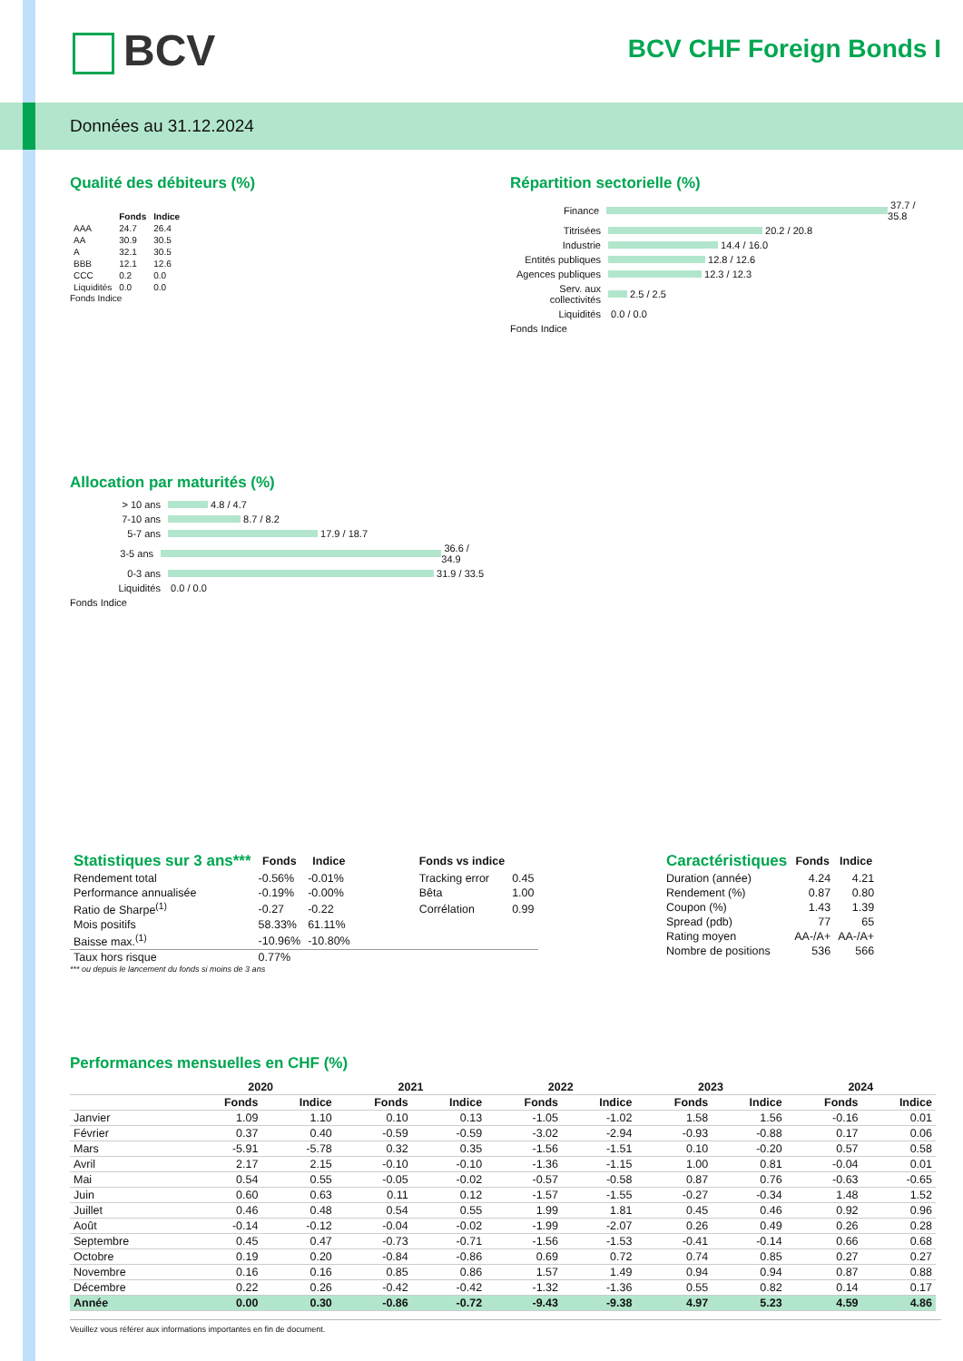BCV BCV CHF Foreign Bonds I
Données au 31.12.2024
Qualité des débiteurs (%)
| | Fonds | Indice |
| --- | --- | --- |
| AAA | 24.7 | 26.4 |
| AA | 30.9 | 30.5 |
| A | 32.1 | 30.5 |
| BBB | 12.1 | 12.6 |
| CCC | 0.2 | 0.0 |
| Liquidités | 0.0 | 0.0 |
Fonds Indice
Répartition sectorielle (%)
Finance 37.7 / 35.8
Titrisées 20.2 / 20.8
Industrie 14.4 / 16.0
Entités publiques 12.8 / 12.6
Agences publiques 12.3 / 12.3
Serv. aux collectivités 2.5 / 2.5
Liquidités 0.0 / 0.0
Fonds Indice
Allocation par maturités (%)
> 10 ans 4.8 / 4.7
7-10 ans 8.7 / 8.2
5-7 ans 17.9 / 18.7
3-5 ans 36.6 / 34.9
0-3 ans 31.9 / 33.5
Liquidités 0.0 / 0.0
Fonds Indice
| Statistiques sur 3 ans*** | Fonds | Indice | | Fonds vs indice | |
| --- | --- | --- | --- | --- | --- |
| Rendement total | -0.56% | -0.01% | | Tracking error | 0.45 |
| Performance annualisée | -0.19% | -0.00% | | Bêta | 1.00 |
| Ratio de Sharpe<sup>(1)</sup> | -0.27 | -0.22 | | Corrélation | 0.99 |
| Mois positifs | 58.33% | 61.11% | | | |
| Baisse max.<sup>(1)</sup> | -10.96% | -10.80% | | | |
| Taux hors risque | 0.77% | | | | |
*** ou depuis le lancement du fonds si moins de 3 ans
| Caractéristiques | Fonds | Indice |
| --- | --- | --- |
| Duration (année) | 4.24 | 4.21 |
| Rendement (%) | 0.87 | 0.80 |
| Coupon (%) | 1.43 | 1.39 |
| Spread (pdb) | 77 | 65 |
| Rating moyen | AA-/A+ | AA-/A+ |
| Nombre de positions | 536 | 566 |
Performances mensuelles en CHF (%)
| | 2020 | | 2021 | | 2022 | | 2023 | | 2024 | |
| --- | --- | --- | --- | --- | --- | --- | --- | --- | --- | --- |
| | Fonds | Indice | Fonds | Indice | Fonds | Indice | Fonds | Indice | Fonds | Indice |
| Janvier | 1.09 | 1.10 | 0.10 | 0.13 | -1.05 | -1.02 | 1.58 | 1.56 | -0.16 | 0.01 |
| Février | 0.37 | 0.40 | -0.59 | -0.59 | -3.02 | -2.94 | -0.93 | -0.88 | 0.17 | 0.06 |
| Mars | -5.91 | -5.78 | 0.32 | 0.35 | -1.56 | -1.51 | 0.10 | -0.20 | 0.57 | 0.58 |
| Avril | 2.17 | 2.15 | -0.10 | -0.10 | -1.36 | -1.15 | 1.00 | 0.81 | -0.04 | 0.01 |
| Mai | 0.54 | 0.55 | -0.05 | -0.02 | -0.57 | -0.58 | 0.87 | 0.76 | -0.63 | -0.65 |
| Juin | 0.60 | 0.63 | 0.11 | 0.12 | -1.57 | -1.55 | -0.27 | -0.34 | 1.48 | 1.52 |
| Juillet | 0.46 | 0.48 | 0.54 | 0.55 | 1.99 | 1.81 | 0.45 | 0.46 | 0.92 | 0.96 |
| Août | -0.14 | -0.12 | -0.04 | -0.02 | -1.99 | -2.07 | 0.26 | 0.49 | 0.26 | 0.28 |
| Septembre | 0.45 | 0.47 | -0.73 | -0.71 | -1.56 | -1.53 | -0.41 | -0.14 | 0.66 | 0.68 |
| Octobre | 0.19 | 0.20 | -0.84 | -0.86 | 0.69 | 0.72 | 0.74 | 0.85 | 0.27 | 0.27 |
| Novembre | 0.16 | 0.16 | 0.85 | 0.86 | 1.57 | 1.49 | 0.94 | 0.94 | 0.87 | 0.88 |
| Décembre | 0.22 | 0.26 | -0.42 | -0.42 | -1.32 | -1.36 | 0.55 | 0.82 | 0.14 | 0.17 |
| Année | 0.00 | 0.30 | -0.86 | -0.72 | -9.43 | -9.38 | 4.97 | 5.23 | 4.59 | 4.86 |
Veuillez vous référer aux informations importantes en fin de document.